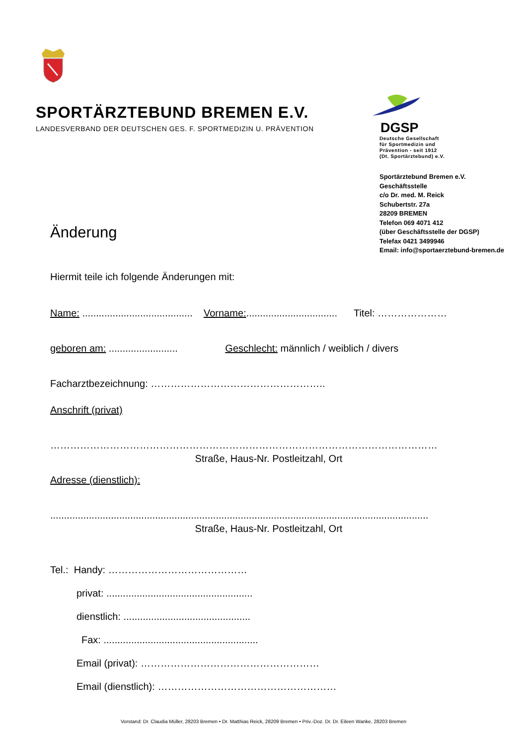SPORTÄRZTEBUND BREMEN E.V.
LANDESVERBAND DER DEUTSCHEN GES. F. SPORTMEDIZIN U. PRÄVENTION
DGSP
Deutsche Gesellschaft
für Sportmedizin und
Prävention - seit 1912
(Dt. Sportärztebund) e.V.
Sportärztebund Bremen e.V.
Geschäftsstelle
c/o Dr. med. M. Reick
Schubertstr. 27a
28209 BREMEN
Telefon 069 4071 412
(über Geschäftsstelle der DGSP)
Telefax 0421 3499946
Email: info@sportaerztebund-bremen.de
Änderung
Hiermit teile ich folgende Änderungen mit:
Name: ........................................ Vorname:................................. Titel: …………………
geboren am: ......................... Geschlecht: männlich / weiblich / divers
Facharztbezeichnung: ……………………………………………..
Anschrift (privat)
………………………………………………………………………………………………………
Straße, Haus-Nr. Postleitzahl, Ort
Adresse (dienstlich):
.........................................................................................................................................
Straße, Haus-Nr. Postleitzahl, Ort
Tel.: Handy: ……………………………………
privat: .....................................................
dienstlich: ..............................................
Fax: ........................................................
Email (privat): ………………………………………………
Email (dienstlich): ………………………………………………
Vorstand: Dr. Claudia Müller, 28203 Bremen • Dr. Matthias Reick, 28209 Bremen • Priv.-Doz. Dr. Dr. Eileen Wanke, 28203 Bremen